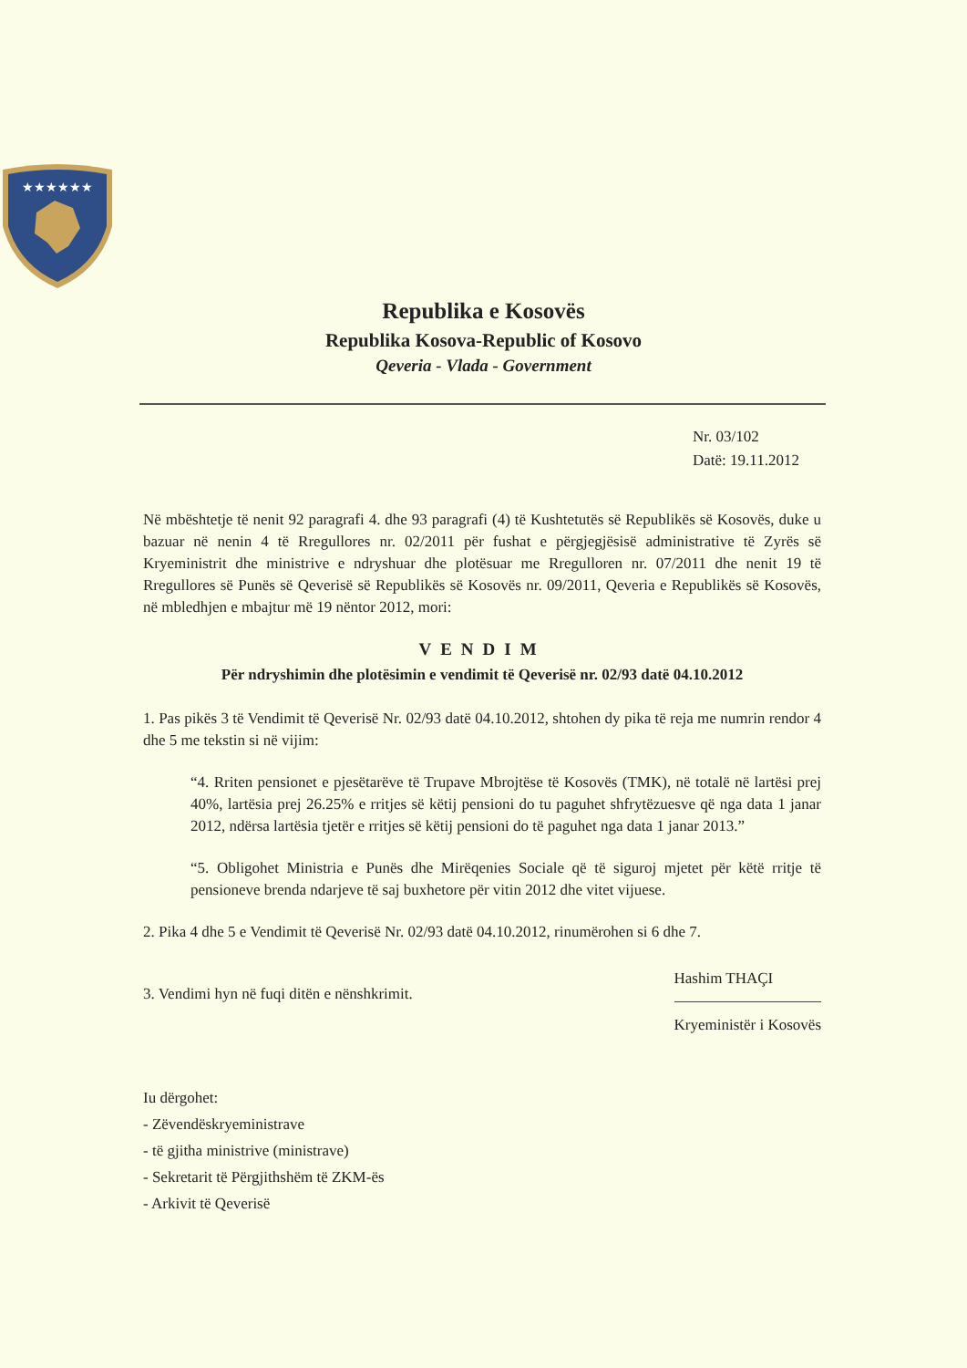★★★★★★
Republika e Kosovës
Republika Kosova-Republic of Kosovo
Qeveria - Vlada - Government
Nr. 03/102
Datë: 19.11.2012
Në mbështetje të nenit 92 paragrafi 4. dhe 93 paragrafi (4) të Kushtetutës së Republikës së Kosovës, duke u bazuar në nenin 4 të Rregullores nr. 02/2011 për fushat e përgjegjësisë administrative të Zyrës së Kryeministrit dhe ministrive e ndryshuar dhe plotësuar me Rregulloren nr. 07/2011 dhe nenit 19 të Rregullores së Punës së Qeverisë së Republikës së Kosovës nr. 09/2011, Qeveria e Republikës së Kosovës, në mbledhjen e mbajtur më 19 nëntor 2012, mori:
VENDIM
Për ndryshimin dhe plotësimin e vendimit të Qeverisë nr. 02/93 datë 04.10.2012
1. Pas pikës 3 të Vendimit të Qeverisë Nr. 02/93 datë 04.10.2012, shtohen dy pika të reja me numrin rendor 4 dhe 5 me tekstin si në vijim:
“4. Rriten pensionet e pjesëtarëve të Trupave Mbrojtëse të Kosovës (TMK), në totalë në lartësi prej 40%, lartësia prej 26.25% e rritjes së këtij pensioni do tu paguhet shfrytëzuesve që nga data 1 janar 2012, ndërsa lartësia tjetër e rritjes së këtij pensioni do të paguhet nga data 1 janar 2013.”
“5. Obligohet Ministria e Punës dhe Mirëqenies Sociale që të siguroj mjetet për këtë rritje të pensioneve brenda ndarjeve të saj buxhetore për vitin 2012 dhe vitet vijuese.
2. Pika 4 dhe 5 e Vendimit të Qeverisë Nr. 02/93 datë 04.10.2012, rinumërohen si 6 dhe 7.
Hashim THAÇI
Kryeministër i Kosovës
3. Vendimi hyn në fuqi ditën e nënshkrimit.
Iu dërgohet:
- Zëvendëskryeministrave
- të gjitha ministrive (ministrave)
- Sekretarit të Përgjithshëm të ZKM-ës
- Arkivit të Qeverisë